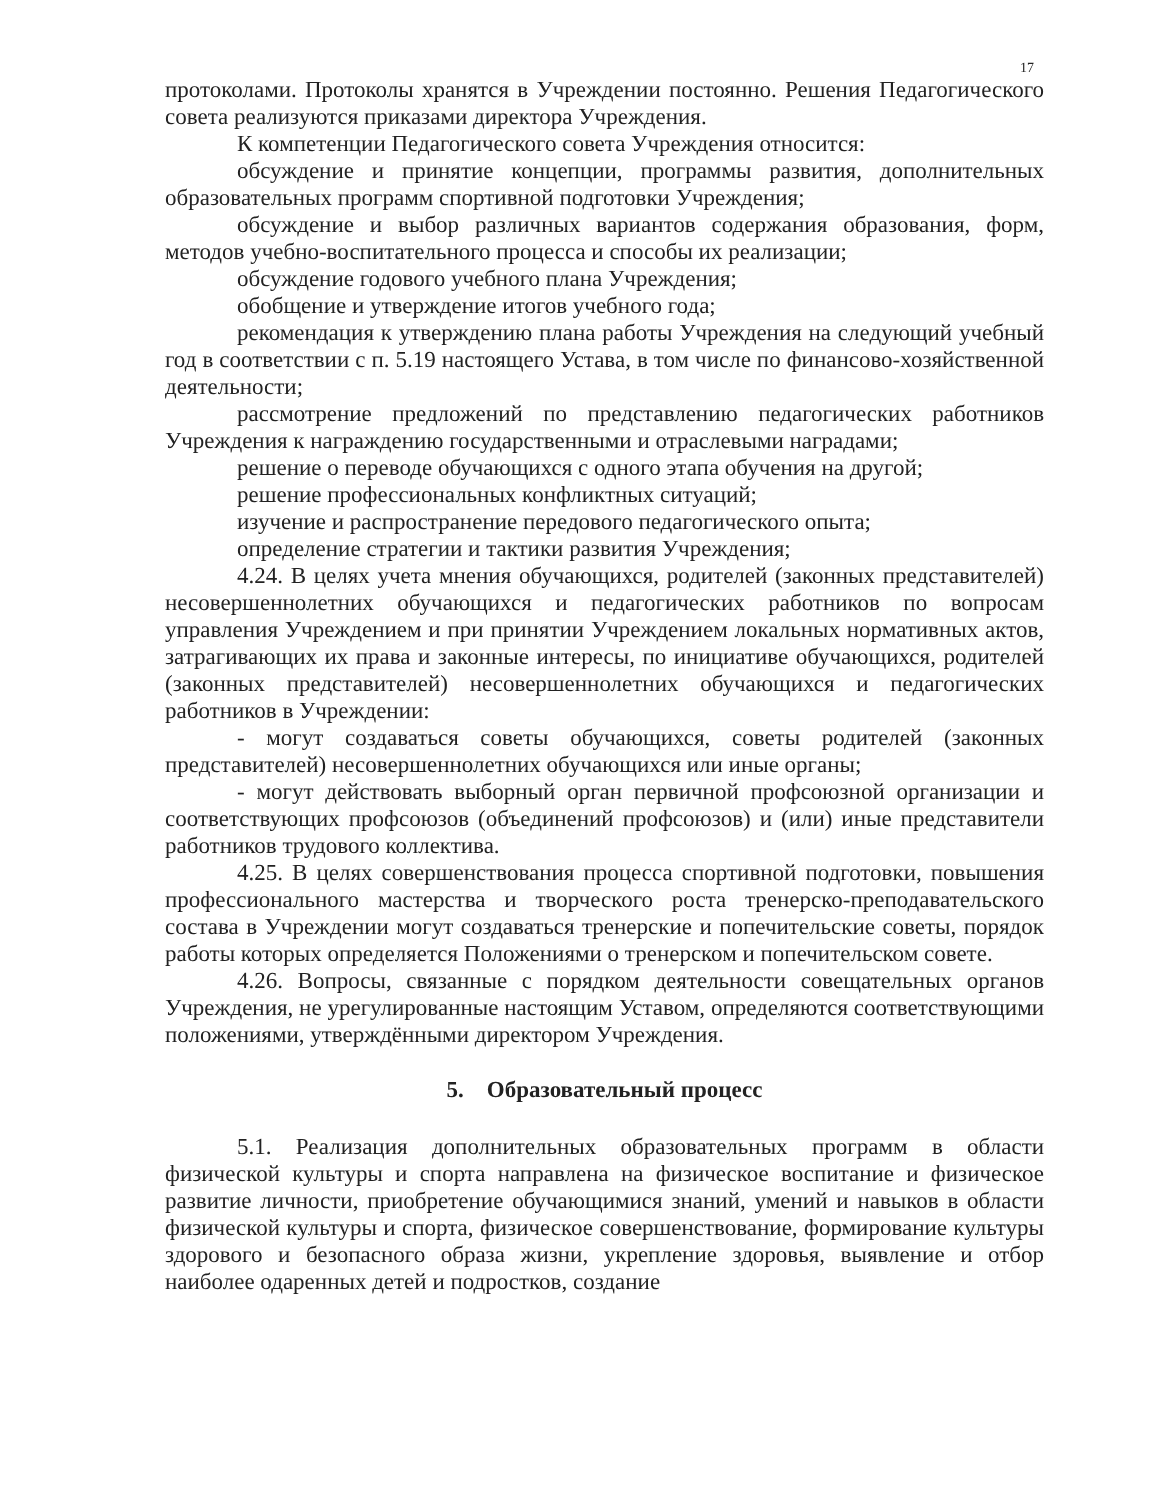17
протоколами. Протоколы хранятся в Учреждении постоянно. Решения Педагогического совета реализуются приказами директора Учреждения.
К компетенции Педагогического совета Учреждения относится:
обсуждение и принятие концепции, программы развития, дополнительных образовательных программ спортивной подготовки Учреждения;
обсуждение и выбор различных вариантов содержания образования, форм, методов учебно-воспитательного процесса и способы их реализации;
обсуждение годового учебного плана Учреждения;
обобщение и утверждение итогов учебного года;
рекомендация к утверждению плана работы Учреждения на следующий учебный год в соответствии с п. 5.19 настоящего Устава, в том числе по финансово-хозяйственной деятельности;
рассмотрение предложений по представлению педагогических работников Учреждения к награждению государственными и отраслевыми наградами;
решение о переводе обучающихся с одного этапа обучения на другой;
решение профессиональных конфликтных ситуаций;
изучение и распространение передового педагогического опыта;
определение стратегии и тактики развития Учреждения;
4.24. В целях учета мнения обучающихся, родителей (законных представителей) несовершеннолетних обучающихся и педагогических работников по вопросам управления Учреждением и при принятии Учреждением локальных нормативных актов, затрагивающих их права и законные интересы, по инициативе обучающихся, родителей (законных представителей) несовершеннолетних обучающихся и педагогических работников в Учреждении:
- могут создаваться советы обучающихся, советы родителей (законных представителей) несовершеннолетних обучающихся или иные органы;
- могут действовать выборный орган первичной профсоюзной организации и соответствующих профсоюзов (объединений профсоюзов) и (или) иные представители работников трудового коллектива.
4.25. В целях совершенствования процесса спортивной подготовки, повышения профессионального мастерства и творческого роста тренерско-преподавательского состава в Учреждении могут создаваться тренерские и попечительские советы, порядок работы которых определяется Положениями о тренерском и попечительском совете.
4.26. Вопросы, связанные с порядком деятельности совещательных органов Учреждения, не урегулированные настоящим Уставом, определяются соответствующими положениями, утверждёнными директором Учреждения.
5. Образовательный процесс
5.1. Реализация дополнительных образовательных программ в области физической культуры и спорта направлена на физическое воспитание и физическое развитие личности, приобретение обучающимися знаний, умений и навыков в области физической культуры и спорта, физическое совершенствование, формирование культуры здорового и безопасного образа жизни, укрепление здоровья, выявление и отбор наиболее одаренных детей и подростков, создание